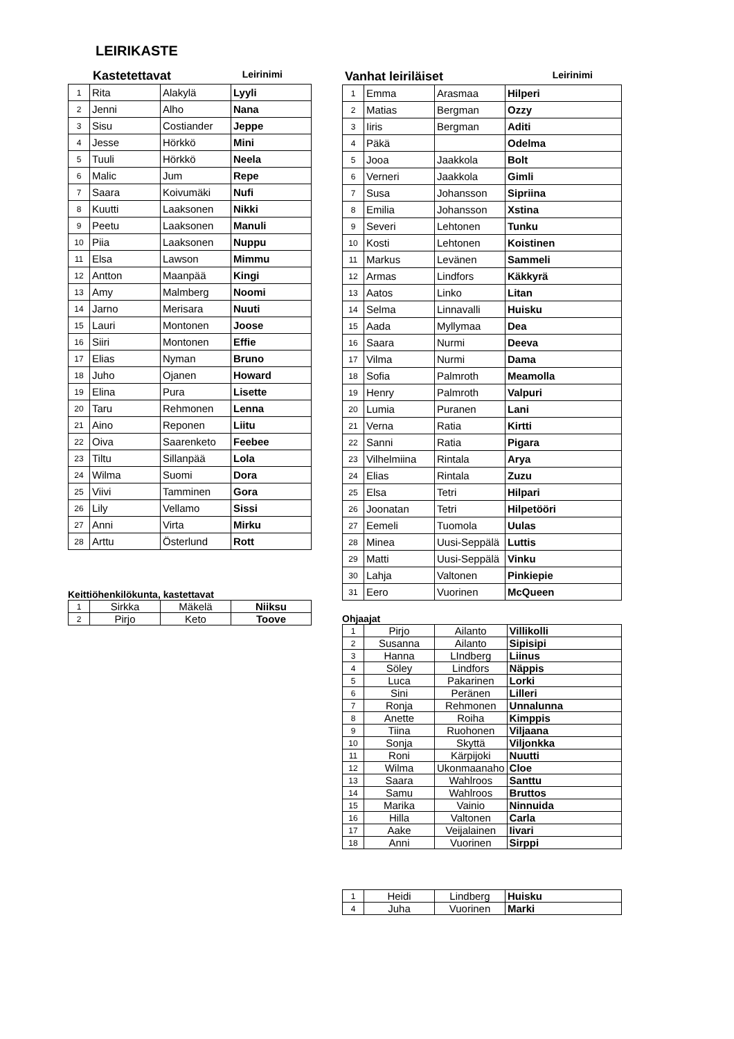LEIRIKASTE
Kastetettavat Leirinimi
| 1 | Rita | Alakylä | Lyyli |
| 2 | Jenni | Alho | Nana |
| 3 | Sisu | Costiander | Jeppe |
| 4 | Jesse | Hörkkö | Mini |
| 5 | Tuuli | Hörkkö | Neela |
| 6 | Malic | Jum | Repe |
| 7 | Saara | Koivumäki | Nufi |
| 8 | Kuutti | Laaksonen | Nikki |
| 9 | Peetu | Laaksonen | Manuli |
| 10 | Piia | Laaksonen | Nuppu |
| 11 | Elsa | Lawson | Mimmu |
| 12 | Antton | Maanpää | Kingi |
| 13 | Amy | Malmberg | Noomi |
| 14 | Jarno | Merisara | Nuuti |
| 15 | Lauri | Montonen | Joose |
| 16 | Siiri | Montonen | Effie |
| 17 | Elias | Nyman | Bruno |
| 18 | Juho | Ojanen | Howard |
| 19 | Elina | Pura | Lisette |
| 20 | Taru | Rehmonen | Lenna |
| 21 | Aino | Reponen | Liitu |
| 22 | Oiva | Saarenketo | Feebee |
| 23 | Tiltu | Sillanpää | Lola |
| 24 | Wilma | Suomi | Dora |
| 25 | Viivi | Tamminen | Gora |
| 26 | Lily | Vellamo | Sissi |
| 27 | Anni | Virta | Mirku |
| 28 | Arttu | Österlund | Rott |
Keittiöhenkilökunta, kastettavat
| 1 | Sirkka | Mäkelä | Niiksu |
| 2 | Pirjo | Keto | Toove |
Vanhat leiriläiset Leirinimi
| 1 | Emma | Arasmaa | Hilperi |
| 2 | Matias | Bergman | Ozzy |
| 3 | Iiris | Bergman | Aditi |
| 4 | Päkä | | Odelma |
| 5 | Jooa | Jaakkola | Bolt |
| 6 | Verneri | Jaakkola | Gimli |
| 7 | Susa | Johansson | Sipriina |
| 8 | Emilia | Johansson | Xstina |
| 9 | Severi | Lehtonen | Tunku |
| 10 | Kosti | Lehtonen | Koistinen |
| 11 | Markus | Levänen | Sammeli |
| 12 | Armas | Lindfors | Käkkyrä |
| 13 | Aatos | Linko | Litan |
| 14 | Selma | Linnavalli | Huisku |
| 15 | Aada | Myllymaa | Dea |
| 16 | Saara | Nurmi | Deeva |
| 17 | Vilma | Nurmi | Dama |
| 18 | Sofia | Palmroth | Meamolla |
| 19 | Henry | Palmroth | Valpuri |
| 20 | Lumia | Puranen | Lani |
| 21 | Verna | Ratia | Kirtti |
| 22 | Sanni | Ratia | Pigara |
| 23 | Vilhelmiina | Rintala | Arya |
| 24 | Elias | Rintala | Zuzu |
| 25 | Elsa | Tetri | Hilpari |
| 26 | Joonatan | Tetri | Hilpetööri |
| 27 | Eemeli | Tuomola | Uulas |
| 28 | Minea | Uusi-Seppälä | Luttis |
| 29 | Matti | Uusi-Seppälä | Vinku |
| 30 | Lahja | Valtonen | Pinkiepie |
| 31 | Eero | Vuorinen | McQueen |
Ohjaajat
| 1 | Pirjo | Ailanto | Villikolli |
| 2 | Susanna | Ailanto | Sipisipi |
| 3 | Hanna | LIndberg | Liinus |
| 4 | Söley | Lindfors | Näppis |
| 5 | Luca | Pakarinen | Lorki |
| 6 | Sini | Peränen | Lilleri |
| 7 | Ronja | Rehmonen | Unnalunna |
| 8 | Anette | Roiha | Kimppis |
| 9 | Tiina | Ruohonen | Viljaana |
| 10 | Sonja | Skyttä | Viljonkka |
| 11 | Roni | Kärpijoki | Nuutti |
| 12 | Wilma | Ukonmaanaho | Cloe |
| 13 | Saara | Wahlroos | Santtu |
| 14 | Samu | Wahlroos | Bruttos |
| 15 | Marika | Vainio | Ninnuida |
| 16 | Hilla | Valtonen | Carla |
| 17 | Aake | Veijalainen | Iivari |
| 18 | Anni | Vuorinen | Sirppi |
| 1 | Heidi | Lindberg | Huisku |
| 4 | Juha | Vuorinen | Marki |